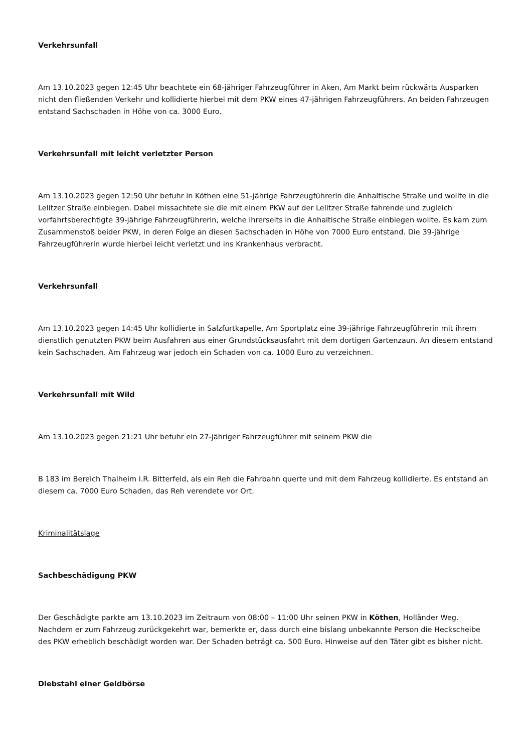Verkehrsunfall
Am 13.10.2023 gegen 12:45 Uhr beachtete ein 68-jähriger Fahrzeugführer in Aken, Am Markt beim rückwärts Ausparken nicht den fließenden Verkehr und kollidierte hierbei mit dem PKW eines 47-jährigen Fahrzeugführers. An beiden Fahrzeugen entstand Sachschaden in Höhe von ca. 3000 Euro.
Verkehrsunfall mit leicht verletzter Person
Am 13.10.2023 gegen 12:50 Uhr befuhr in Köthen eine 51-jährige Fahrzeugführerin die Anhaltische Straße und wollte in die Lelitzer Straße einbiegen. Dabei missachtete sie die mit einem PKW auf der Lelitzer Straße fahrende und zugleich vorfahrtsberechtigte 39-jährige Fahrzeugführerin, welche ihrerseits in die Anhaltische Straße einbiegen wollte. Es kam zum Zusammenstoß beider PKW, in deren Folge an diesen Sachschaden in Höhe von 7000 Euro entstand. Die 39-jährige Fahrzeugführerin wurde hierbei leicht verletzt und ins Krankenhaus verbracht.
Verkehrsunfall
Am 13.10.2023 gegen 14:45 Uhr kollidierte in Salzfurtkapelle, Am Sportplatz eine 39-jährige Fahrzeugführerin mit ihrem dienstlich genutzten PKW beim Ausfahren aus einer Grundstücksausfahrt mit dem dortigen Gartenzaun. An diesem entstand kein Sachschaden. Am Fahrzeug war jedoch ein Schaden von ca. 1000 Euro zu verzeichnen.
Verkehrsunfall mit Wild
Am 13.10.2023 gegen 21:21 Uhr befuhr ein 27-jähriger Fahrzeugführer mit seinem PKW die
B 183 im Bereich Thalheim i.R. Bitterfeld, als ein Reh die Fahrbahn querte und mit dem Fahrzeug kollidierte. Es entstand an diesem ca. 7000 Euro Schaden, das Reh verendete vor Ort.
Kriminalitätslage
Sachbeschädigung PKW
Der Geschädigte parkte am 13.10.2023 im Zeitraum von 08:00 – 11:00 Uhr seinen PKW in Köthen, Holländer Weg. Nachdem er zum Fahrzeug zurückgekehrt war, bemerkte er, dass durch eine bislang unbekannte Person die Heckscheibe des PKW erheblich beschädigt worden war. Der Schaden beträgt ca. 500 Euro. Hinweise auf den Täter gibt es bisher nicht.
Diebstahl einer Geldbörse